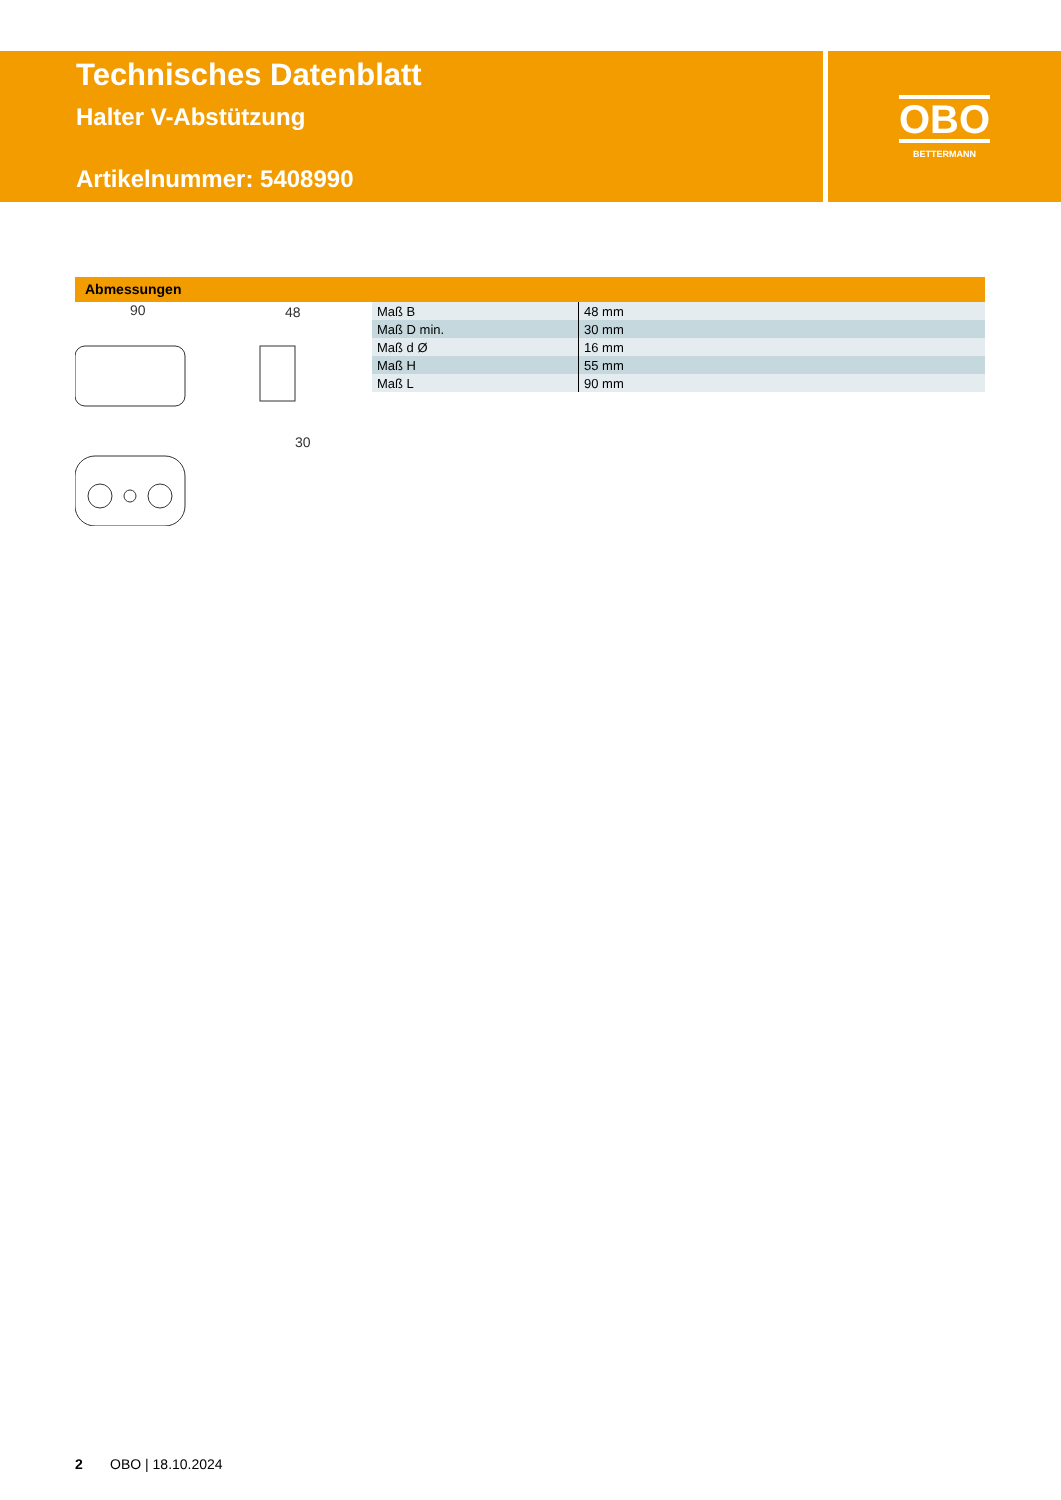Technisches Datenblatt
Halter V-Abstützung
Artikelnummer: 5408990
OBO
BETTERMANN
Abmessungen
90
48
30
| Maß B | 48 mm |
| Maß D min. | 30 mm |
| Maß d Ø | 16 mm |
| Maß H | 55 mm |
| Maß L | 90 mm |
2 OBO | 18.10.2024